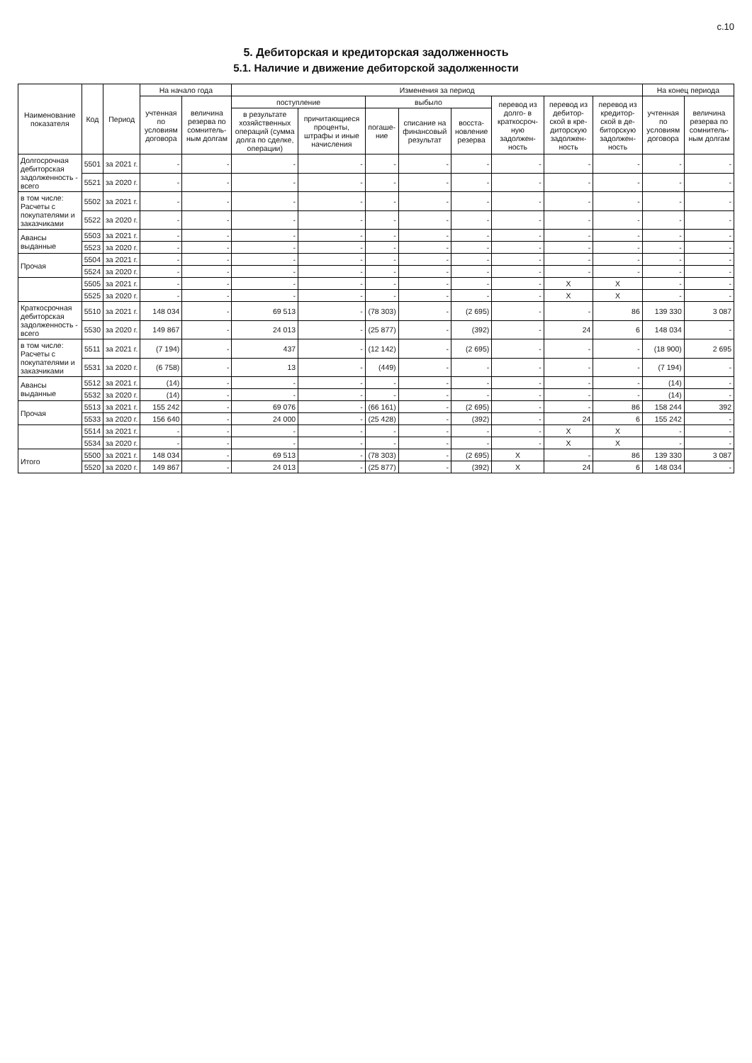с.10
5. Дебиторская и кредиторская задолженность
5.1. Наличие и движение дебиторской задолженности
| Наименование показателя | Код | Период | На начало года | | Изменения за период | | | | | | | | На конец периода | |
| --- | --- | --- | --- | --- | --- | --- | --- | --- | --- | --- | --- | --- | --- | --- |
| | | | учтенная по условиям договора | величина резерва по сомнитель-ным долгам | поступление | | выбыло | | | перевод из долго- в краткосроч-ную задолжен-ность | перевод из дебитор-ской в кре-диторскую задолжен-ность | перевод из кредитор-ской в де-биторскую задолжен-ность | учтенная по условиям договора | величина резерва по сомнитель-ным долгам |
| | | | | | в результате хозяйственных операций (сумма долга по сделке, операции) | причитающиеся проценты, штрафы и иные начисления | погаше-ние | списание на финансовый результат | восста-новление резерва | | | | | |
| Долгосрочная дебиторская задолженность - всего | 5501 | за 2021 г. | - | - | - | - | - | - | - | - | - | - | - | - |
| | 5521 | за 2020 г. | - | - | - | - | - | - | - | - | - | - | - | - |
| в том числе: Расчеты с покупателями и заказчиками | 5502 | за 2021 г. | - | - | - | - | - | - | - | - | - | - | - | - |
| | 5522 | за 2020 г. | - | - | - | - | - | - | - | - | - | - | - | - |
| Авансы выданные | 5503 | за 2021 г. | - | - | - | - | - | - | - | - | - | - | - | - |
| | 5523 | за 2020 г. | - | - | - | - | - | - | - | - | - | - | - | - |
| Прочая | 5504 | за 2021 г. | - | - | - | - | - | - | - | - | - | - | - | - |
| | 5524 | за 2020 г. | - | - | - | - | - | - | - | - | - | - | - | - |
| | 5505 | за 2021 г. | - | - | - | - | - | - | - | - | X | X | - | - |
| | 5525 | за 2020 г. | - | - | - | - | - | - | - | - | X | X | - | - |
| Краткосрочная дебиторская задолженность - всего | 5510 | за 2021 г. | 148 034 | - | 69 513 | - | (78 303) | - | (2 695) | - | - | 86 | 139 330 | 3 087 |
| | 5530 | за 2020 г. | 149 867 | - | 24 013 | - | (25 877) | - | (392) | - | 24 | 6 | 148 034 | - |
| в том числе: Расчеты с покупателями и заказчиками | 5511 | за 2021 г. | (7 194) | - | 437 | - | (12 142) | - | (2 695) | - | - | - | (18 900) | 2 695 |
| | 5531 | за 2020 г. | (6 758) | - | 13 | - | (449) | - | - | - | - | - | (7 194) | - |
| Авансы выданные | 5512 | за 2021 г. | (14) | - | - | - | - | - | - | - | - | - | (14) | - |
| | 5532 | за 2020 г. | (14) | - | - | - | - | - | - | - | - | - | (14) | - |
| Прочая | 5513 | за 2021 г. | 155 242 | - | 69 076 | - | (66 161) | - | (2 695) | - | - | 86 | 158 244 | 392 |
| | 5533 | за 2020 г. | 156 640 | - | 24 000 | - | (25 428) | - | (392) | - | 24 | 6 | 155 242 | - |
| | 5514 | за 2021 г. | - | - | - | - | - | - | - | - | X | X | - | - |
| | 5534 | за 2020 г. | - | - | - | - | - | - | - | - | X | X | - | - |
| Итого | 5500 | за 2021 г. | 148 034 | - | 69 513 | - | (78 303) | - | (2 695) | X | - | 86 | 139 330 | 3 087 |
| | 5520 | за 2020 г. | 149 867 | - | 24 013 | - | (25 877) | - | (392) | X | 24 | 6 | 148 034 | - |